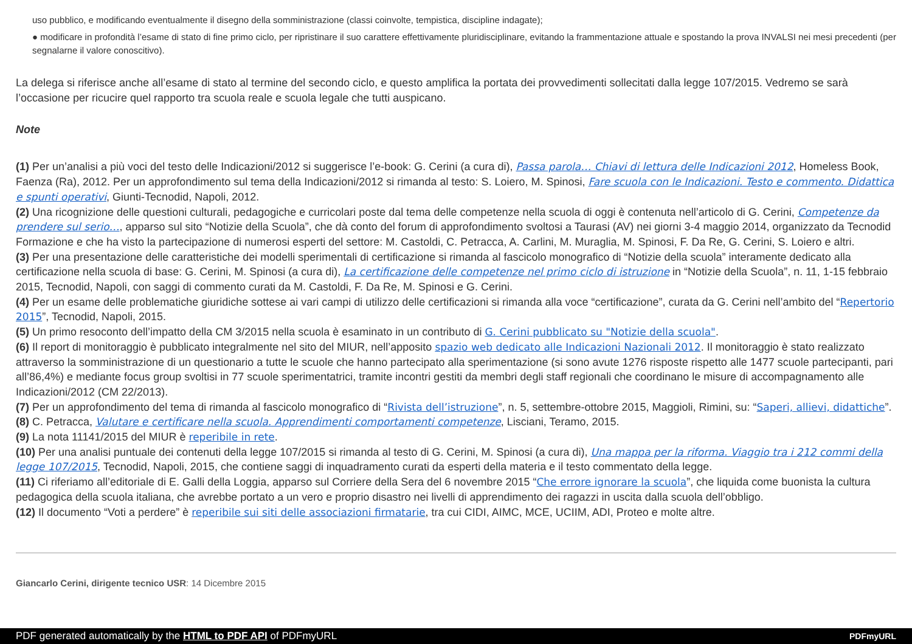uso pubblico, e modificando eventualmente il disegno della somministrazione (classi coinvolte, tempistica, discipline indagate);
● modificare in profondità l’esame di stato di fine primo ciclo, per ripristinare il suo carattere effettivamente pluridisciplinare, evitando la frammentazione attuale e spostando la prova INVALSI nei mesi precedenti (per segnalarne il valore conoscitivo).
La delega si riferisce anche all’esame di stato al termine del secondo ciclo, e questo amplifica la portata dei provvedimenti sollecitati dalla legge 107/2015. Vedremo se sarà l’occasione per ricucire quel rapporto tra scuola reale e scuola legale che tutti auspicano.
Note
(1) Per un’analisi a più voci del testo delle Indicazioni/2012 si suggerisce l’e-book: G. Cerini (a cura di), Passa parola… Chiavi di lettura delle Indicazioni 2012, Homeless Book, Faenza (Ra), 2012. Per un approfondimento sul tema della Indicazioni/2012 si rimanda al testo: S. Loiero, M. Spinosi, Fare scuola con le Indicazioni. Testo e commento. Didattica e spunti operativi, Giunti-Tecnodid, Napoli, 2012.
(2) Una ricognizione delle questioni culturali, pedagogiche e curricolari poste dal tema delle competenze nella scuola di oggi è contenuta nell’articolo di G. Cerini, Competenze da prendere sul serio…, apparso sul sito “Notizie della Scuola”, che dà conto del forum di approfondimento svoltosi a Taurasi (AV) nei giorni 3-4 maggio 2014, organizzato da Tecnodid Formazione e che ha visto la partecipazione di numerosi esperti del settore: M. Castoldi, C. Petracca, A. Carlini, M. Muraglia, M. Spinosi, F. Da Re, G. Cerini, S. Loiero e altri.
(3) Per una presentazione delle caratteristiche dei modelli sperimentali di certificazione si rimanda al fascicolo monografico di “Notizie della scuola” interamente dedicato alla certificazione nella scuola di base: G. Cerini, M. Spinosi (a cura di), La certificazione delle competenze nel primo ciclo di istruzione in “Notizie della Scuola”, n. 11, 1-15 febbraio 2015, Tecnodid, Napoli, con saggi di commento curati da M. Castoldi, F. Da Re, M. Spinosi e G. Cerini.
(4) Per un esame delle problematiche giuridiche sottese ai vari campi di utilizzo delle certificazioni si rimanda alla voce “certificazione”, curata da G. Cerini nell’ambito del “Repertorio 2015”, Tecnodid, Napoli, 2015.
(5) Un primo resoconto dell’impatto della CM 3/2015 nella scuola è esaminato in un contributo di G. Cerini pubblicato su "Notizie della scuola".
(6) Il report di monitoraggio è pubblicato integralmente nel sito del MIUR, nell’apposito spazio web dedicato alle Indicazioni Nazionali 2012. Il monitoraggio è stato realizzato attraverso la somministrazione di un questionario a tutte le scuole che hanno partecipato alla sperimentazione (si sono avute 1276 risposte rispetto alle 1477 scuole partecipanti, pari all’86,4%) e mediante focus group svoltisi in 77 scuole sperimentatrici, tramite incontri gestiti da membri degli staff regionali che coordinano le misure di accompagnamento alle Indicazioni/2012 (CM 22/2013).
(7) Per un approfondimento del tema di rimanda al fascicolo monografico di “Rivista dell’istruzione”, n. 5, settembre-ottobre 2015, Maggioli, Rimini, su: “Saperi, allievi, didattiche”.
(8) C. Petracca, Valutare e certificare nella scuola. Apprendimenti comportamenti competenze, Lisciani, Teramo, 2015.
(9) La nota 11141/2015 del MIUR è reperibile in rete.
(10) Per una analisi puntuale dei contenuti della legge 107/2015 si rimanda al testo di G. Cerini, M. Spinosi (a cura di), Una mappa per la riforma. Viaggio tra i 212 commi della legge 107/2015, Tecnodid, Napoli, 2015, che contiene saggi di inquadramento curati da esperti della materia e il testo commentato della legge.
(11) Ci riferiamo all’editoriale di E. Galli della Loggia, apparso sul Corriere della Sera del 6 novembre 2015 “Che errore ignorare la scuola”, che liquida come buonista la cultura pedagogica della scuola italiana, che avrebbe portato a un vero e proprio disastro nei livelli di apprendimento dei ragazzi in uscita dalla scuola dell’obbligo.
(12) Il documento “Voti a perdere” è reperibile sui siti delle associazioni firmatarie, tra cui CIDI, AIMC, MCE, UCIIM, ADI, Proteo e molte altre.
Giancarlo Cerini, dirigente tecnico USR: 14 Dicembre 2015
PDF generated automatically by the HTML to PDF API of PDFmyURL PDFmyURL